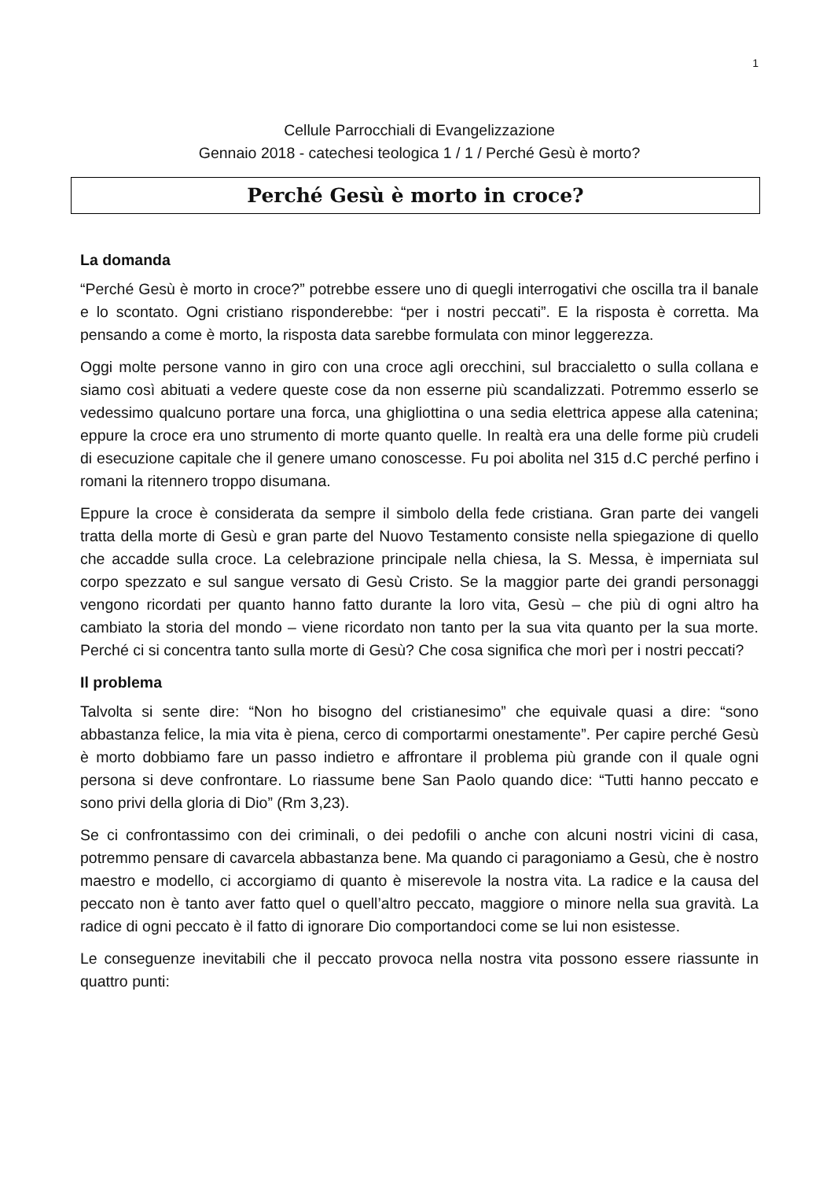1
Cellule Parrocchiali di Evangelizzazione
Gennaio 2018 - catechesi teologica 1 / 1 / Perché Gesù è morto?
Perché Gesù è morto in croce?
La domanda
“Perché Gesù è morto in croce?” potrebbe essere uno di quegli interrogativi che oscilla tra il banale e lo scontato. Ogni cristiano risponderebbe: “per i nostri peccati”. E la risposta è corretta. Ma pensando a come è morto, la risposta data sarebbe formulata con minor leggerezza.
Oggi molte persone vanno in giro con una croce agli orecchini, sul braccialetto o sulla collana e siamo così abituati a vedere queste cose da non esserne più scandalizzati. Potremmo esserlo se vedessimo qualcuno portare una forca, una ghigliottina o una sedia elettrica appese alla catenina; eppure la croce era uno strumento di morte quanto quelle. In realtà era una delle forme più crudeli di esecuzione capitale che il genere umano conoscesse. Fu poi abolita nel 315 d.C perché perfino i romani la ritennero troppo disumana.
Eppure la croce è considerata da sempre il simbolo della fede cristiana. Gran parte dei vangeli tratta della morte di Gesù e gran parte del Nuovo Testamento consiste nella spiegazione di quello che accadde sulla croce. La celebrazione principale nella chiesa, la S. Messa, è imperniata sul corpo spezzato e sul sangue versato di Gesù Cristo. Se la maggior parte dei grandi personaggi vengono ricordati per quanto hanno fatto durante la loro vita, Gesù – che più di ogni altro ha cambiato la storia del mondo – viene ricordato non tanto per la sua vita quanto per la sua morte. Perché ci si concentra tanto sulla morte di Gesù? Che cosa significa che morì per i nostri peccati?
Il problema
Talvolta si sente dire: “Non ho bisogno del cristianesimo” che equivale quasi a dire: “sono abbastanza felice, la mia vita è piena, cerco di comportarmi onestamente”. Per capire perché Gesù è morto dobbiamo fare un passo indietro e affrontare il problema più grande con il quale ogni persona si deve confrontare. Lo riassume bene San Paolo quando dice: “Tutti hanno peccato e sono privi della gloria di Dio” (Rm 3,23).
Se ci confrontassimo con dei criminali, o dei pedofili o anche con alcuni nostri vicini di casa, potremmo pensare di cavarcela abbastanza bene. Ma quando ci paragoniamo a Gesù, che è nostro maestro e modello, ci accorgiamo di quanto è miserevole la nostra vita. La radice e la causa del peccato non è tanto aver fatto quel o quell’altro peccato, maggiore o minore nella sua gravità. La radice di ogni peccato è il fatto di ignorare Dio comportandoci come se lui non esistesse.
Le conseguenze inevitabili che il peccato provoca nella nostra vita possono essere riassunte in quattro punti: